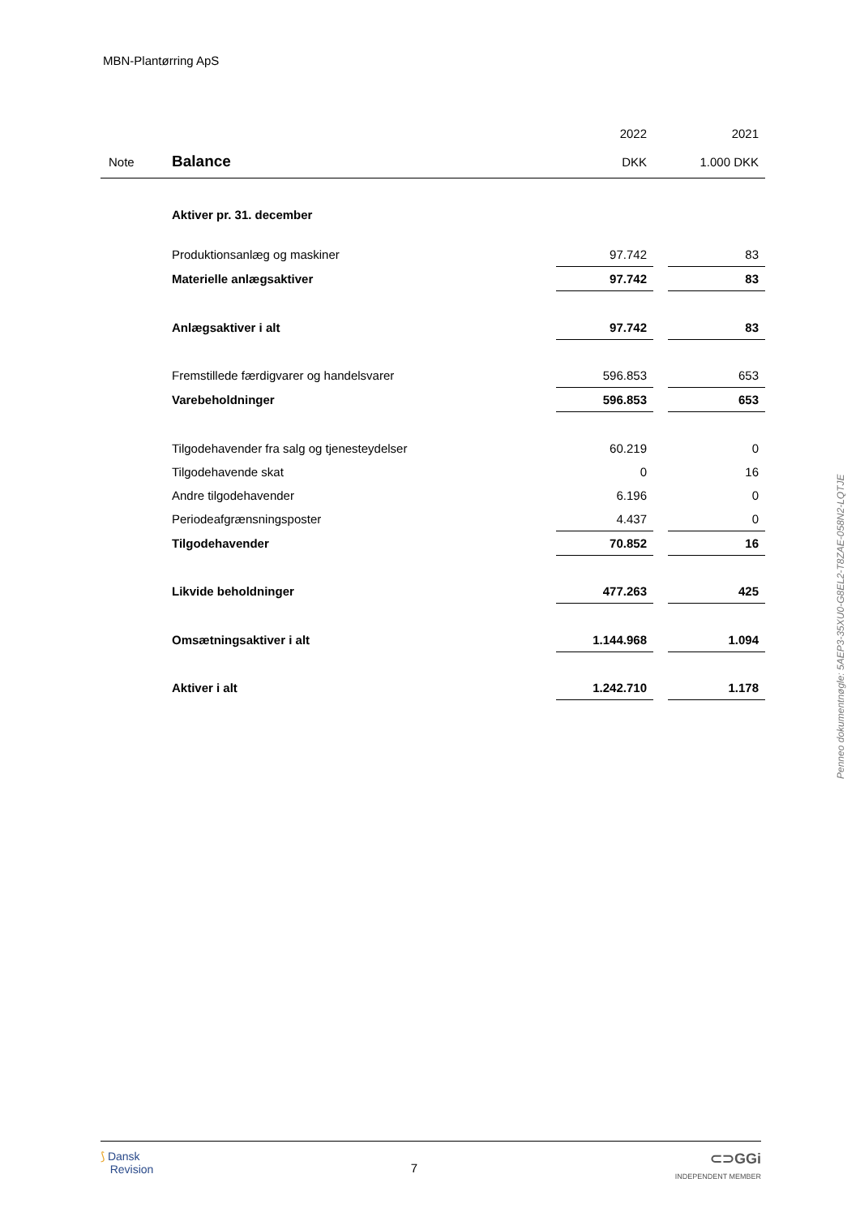MBN-Plantørring ApS
| | | 2022 | | 2021 |
| Note | Balance | DKK | | 1.000 DKK |
| | Aktiver pr. 31. december | | | |
| | Produktionsanlæg og maskiner | 97.742 | | 83 |
| | Materielle anlægsaktiver | 97.742 | | 83 |
| | Anlægsaktiver i alt | 97.742 | | 83 |
| | Fremstillede færdigvarer og handelsvarer | 596.853 | | 653 |
| | Varebeholdninger | 596.853 | | 653 |
| | Tilgodehavender fra salg og tjenesteydelser | 60.219 | | 0 |
| | Tilgodehavende skat | 0 | | 16 |
| | Andre tilgodehavender | 6.196 | | 0 |
| | Periodeafgrænsningsposter | 4.437 | | 0 |
| | Tilgodehavender | 70.852 | | 16 |
| | Likvide beholdninger | 477.263 | | 425 |
| | Omsætningsaktiver i alt | 1.144.968 | | 1.094 |
| | Aktiver i alt | 1.242.710 | | 1.178 |
Penneo dokumentnøgle: 5AEP3-35XU0-G8EL2-T8ZAE-058N2-LQTJE
⟆ Dansk
Revision
7
⊂⊃GGi
INDEPENDENT MEMBER